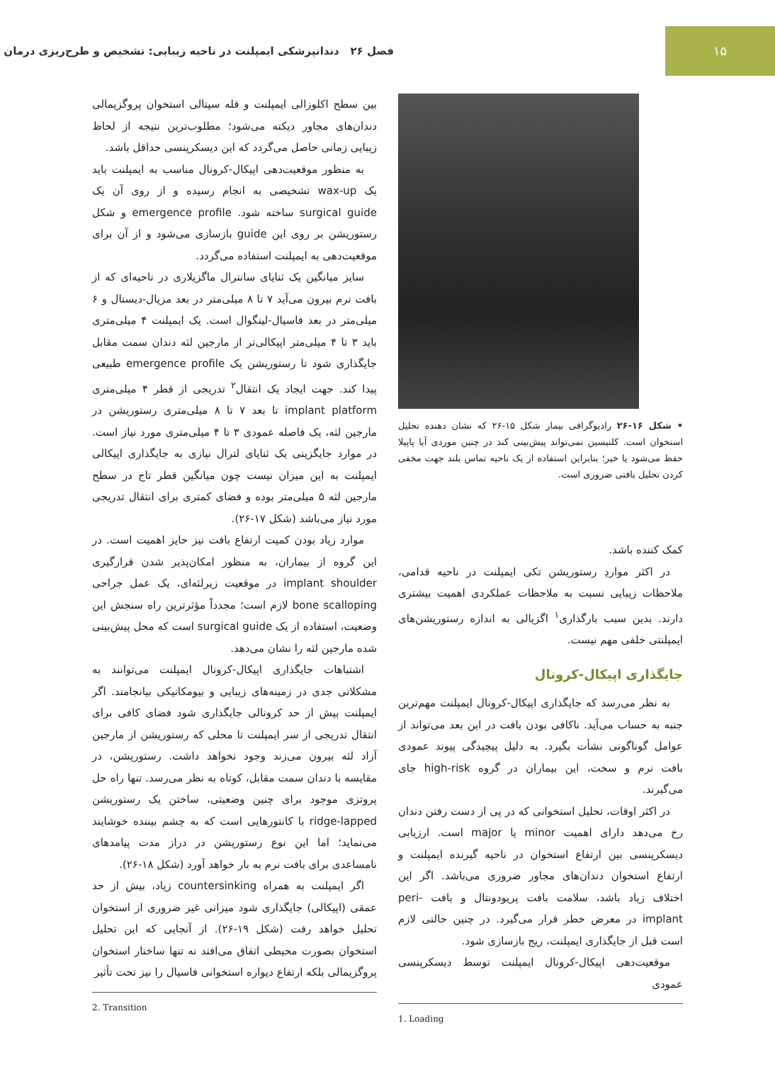۱۵
فصل ۲۶ دندانپزشکی ایمپلنت در ناحیه زیبایی: تشخیص و طرح‌ریزی درمان
• شکل ۱۶-۲۶ رادیوگرافی بیمار شکل ۱۵-۲۶ که نشان دهنده تحلیل استخوان است. کلنیسین نمی‌تواند پیش‌بینی کند در چنین موردی آیا پاپیلا حفظ می‌شود یا خیر؛ بنابراین استفاده از یک ناحیه تماس بلند جهت مخفی کردن تحلیل بافتی ضروری است.
کمک کننده باشد.
در اکثر مواردِ رستوریشن تکی ایمپلنت در ناحیه قدامی، ملاحظات زیبایی نسبت به ملاحظات عملکردی اهمیت بیشتری دارند. بدین سبب بارگذاری<sup>۱</sup> اگزیالی به اندازه رستوریشن‌های ایمپلنتی خلفی مهم نیست.
جایگذاری اپیکال-کرونال
به نظر می‌رسد که جایگذاری اپیکال-کرونال ایمپلنت مهم‌ترین جنبه به حساب می‌آید. ناکافی بودن بافت در این بعد می‌تواند از عوامل گوناگونی نشأت بگیرد. به دلیل پیچیدگی پیوند عمودی بافت نرم و سخت، این بیماران در گروه high-risk جای می‌گیرند.
در اکثر اوقات، تحلیل استخوانی که در پی از دست رفتن دندان رخ می‌دهد دارای اهمیت minor یا major است. ارزیابی دیسکرپنسی بین ارتفاع استخوان در ناحیه گیرنده ایمپلنت و ارتفاع استخوان دندان‌های مجاور ضروری می‌باشد. اگر این اختلاف زیاد باشد، سلامت بافت پریودونتال و بافت peri-implant در معرض خطر قرار می‌گیرد. در چنین حالتی لازم است قبل از جایگذاری ایمپلنت، ریج بازسازی شود.
موقعیت‌دهی اپیکال-کرونال ایمپلنت توسط دیسکرپنسی عمودی
1. Loading
بین سطح اکلوزالی ایمپلنت و قله سپتالی استخوان پروگزیمالی دندان‌های مجاور دیکته می‌شود؛ مطلوب‌ترین نتیجه از لحاظ زیبایی زمانی حاصل می‌گردد که این دیسکرپنسی حداقل باشد.
به منظور موقعیت‌دهی اپیکال-کرونال مناسب به ایمپلنت باید یک wax-up تشخیصی به انجام رسیده و از روی آن یک surgical guide ساخته شود. emergence profile و شکل رستوریشن بر روی این guide بازسازی می‌شود و از آن برای موقعیت‌دهی به ایمپلنت استفاده می‌گردد.
سایز میانگین یک ثنایای سانترال ماگزیلاری در ناحیه‌ای که از بافت نرم بیرون می‌آید ۷ تا ۸ میلی‌متر در بعد مزیال-دیستال و ۶ میلی‌متر در بعد فاسیال-لینگوال است. یک ایمپلنت ۴ میلی‌متری باید ۳ تا ۴ میلی‌متر اپیکالی‌تر از مارجین لثه دندان سمت مقابل جایگذاری شود تا رستوریشن یک emergence profile طبیعی پیدا کند. جهت ایجاد یک انتقال<sup>۲</sup> تدریجی از قطر ۴ میلی‌متری implant platform تا بعد ۷ تا ۸ میلی‌متری رستوریشن در مارجین لثه، یک فاصله عمودی ۳ تا ۴ میلی‌متری مورد نیاز است. در موارد جایگزینی یک ثنایای لترال نیازی به جایگذاری اپیکالی ایمپلنت به این میزان نیست چون میانگین قطر تاج در سطح مارجین لثه ۵ میلی‌متر بوده و فضای کمتری برای انتقال تدریجی مورد نیاز می‌باشد (شکل ۱۷-۲۶).
موارد زیاد بودن کمیت ارتفاع بافت نیز حایز اهمیت است. در این گروه از بیماران، به منظور امکان‌پذیر شدن قرارگیری implant shoulder در موقعیت زیرلثه‌ای، یک عمل جراحی bone scalloping لازم است؛ مجدداً مؤثرترین راه سنجش این وضعیت، استفاده از یک surgical guide است که محل پیش‌بینی شده مارجین لثه را نشان می‌دهد.
اشتباهات جایگذاری اپیکال-کرونال ایمپلنت می‌توانند به مشکلاتی جدی در زمینه‌های زیبایی و بیومکانیکی بیانجامند. اگر ایمپلنت بیش از حد کرونالی جایگذاری شود فضای کافی برای انتقال تدریجی از سر ایمپلنت تا محلی که رستوریشن از مارجین آزاد لثه بیرون می‌زند وجود نخواهد داشت. رستوریشن، در مقایسه با دندان سمت مقابل، کوتاه به نظر می‌رسد. تنها راه حل پروتزی موجود برای چنین وضعیتی، ساختن یک رستوریشن ridge-lapped با کانتورهایی است که به چشم بیننده خوشایند می‌نماید؛ اما این نوع رستوریشن در دراز مدت پیامدهای نامساعدی برای بافت نرم به بار خواهد آورد (شکل ۱۸-۲۶).
اگر ایمپلنت به همراه countersinking زیاد، بیش از حد عمقی (اپیکالی) جایگذاری شود میزانی غیر ضروری از استخوان تحلیل خواهد رفت (شکل ۱۹-۲۶). از آنجایی که این تحلیل استخوان بصورت محیطی اتفاق می‌افتد نه تنها ساختار استخوان پروگزیمالی بلکه ارتفاع دیواره استخوانی فاسیال را نیز تحت تأثیر
2. Transition